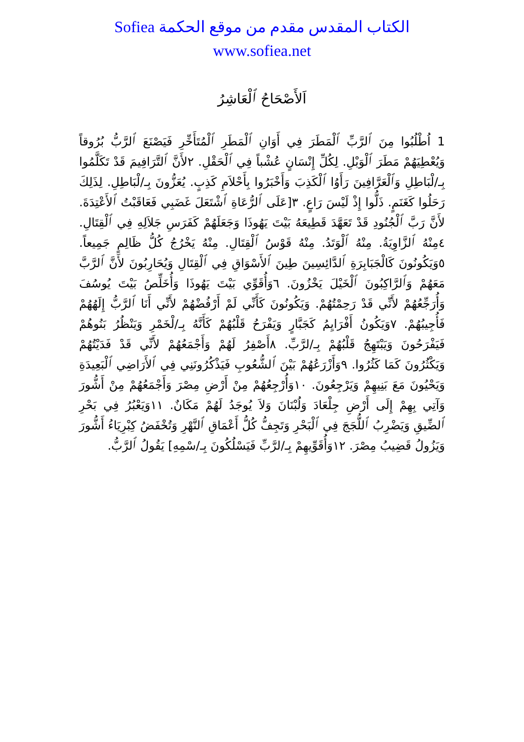الكتاب المقدس مقدم من موقع الحكمة Sofiea
www.sofiea.net
اَلأَصْحَاحُ ٱلْعَاشِرُ
1 اُطْلُبُوا مِنَ ٱلرَّبِّ ٱلْمَطَرَ فِي أَوَانِ ٱلْمَطَرِ ٱلْمُتَأَخِّرِ فَيَصْنَعَ ٱلرَّبُّ بُرُوقاً وَيُعْطِيَهُمْ مَطَرَ ٱلْوَبْلِ. لِكُلِّ إِنْسَانٍ عُشْباً فِي ٱلْحَقْلِ. ٢لأَنَّ ٱلتَّرَافِيمَ قَدْ تَكَلَّمُوا بِـ/لْبَاطِلِ وَٱلْعَرَّافِينَ رَأَوُا ٱلْكَذِبَ وَأَخْبَرُوا بِأَحْلاَمِ كَذِبٍ. يُعَزُّونَ بِـ/لْبَاطِلِ. لِذَلِكَ رَحَلُوا كَغَنَمٍ. ذَلُّوا إِذْ لَيْسَ رَاعٍ. ٣[عَلَى ٱلرُّعَاةِ ٱشْتَعَلَ غَضَبِي فَعَاقَبْتُ ٱلأَعْتِدَةَ. لأَنَّ رَبَّ ٱلْجُنُودِ قَدْ تَعَهَّدَ قَطِيعَهُ بَيْتَ يَهُوذَا وَجَعَلَهُمْ كَفَرَسِ جَلاَلِهِ فِي ٱلْقِتَالِ. ٤مِنْهُ ٱلزَّاوِيَةُ. مِنْهُ ٱلْوَتَدُ. مِنْهُ قَوْسُ ٱلْقِتَالِ. مِنْهُ يَخْرُجُ كُلُّ ظَالِمٍ جَمِيعاً. ٥وَيَكُونُونَ كَالْجَبَابِرَةِ ٱلدَّائِسِينَ طِينَ ٱلأَسْوَاقِ فِي ٱلْقِتَالِ وَيُحَارِبُونَ لأَنَّ ٱلرَّبَّ مَعَهُمْ وَٱلرَّاكِبُونَ ٱلْخَيْلَ يَخْزُونَ. ٦وَأُقَوِّي بَيْتَ يَهُوذَا وَأُخَلِّصُ بَيْتَ يُوسُفَ وَأُرَجِّعُهُمْ لأَنِّي قَدْ رَحِمْتُهُمْ. وَيَكُونُونَ كَأَنِّي لَمْ أَرْفُضْهُمْ لأَنِّي أَنَا ٱلرَّبُّ إِلَهُهُمْ فَأُجِيبُهُمْ. ٧وَيَكُونُ أَفْرَايِمُ كَجَبَّارٍ وَيَفْرَحُ قَلْبُهُمْ كَأَنَّهُ بِـ/لْخَمْرِ وَيَنْظُرُ بَنُوهُمْ فَيَفْرَحُونَ وَيَبْتَهِجُ قَلْبُهُمْ بِـ/لرَّبِّ. ٨أَصْفِرُ لَهُمْ وَأَجْمَعُهُمْ لأَنِّي قَدْ فَدَيْتُهُمْ وَيَكْثُرُونَ كَمَا كَثُرُوا. ٩وَأَزْرَعُهُمْ بَيْنَ ٱلشُّعُوبِ فَيَذْكُرُونَنِي فِي ٱلأَرَاضِي ٱلْبَعِيدَةِ وَيَحْيُونَ مَعَ بَنِيهِمْ وَيَرْجِعُونَ. ١٠وَأُرْجِعُهُمْ مِنْ أَرْضِ مِصْرَ وَأَجْمَعُهُمْ مِنْ أَشُّورَ وَآتِي بِهِمْ إِلَى أَرْضِ جِلْعَادَ وَلُبْنَانَ وَلاَ يُوجَدُ لَهُمْ مَكَانٌ. ١١وَيَعْبُرُ فِي بَحْرِ ٱلضِّيقِ وَيَضْرِبُ ٱللُّجَجَ فِي ٱلْبَحْرِ وَتَجِفُّ كُلُّ أَعْمَاقِ ٱلنَّهْرِ وَتُخْفَضُ كِبْرِيَاءُ أَشُّورَ وَيَزُولُ قَضِيبُ مِصْرَ. ١٢وَأُقَوِّيهِمْ بِـ/لرَّبِّ فَيَسْلُكُونَ بِـ/سْمِهِ] يَقُولُ ٱلرَّبُّ.